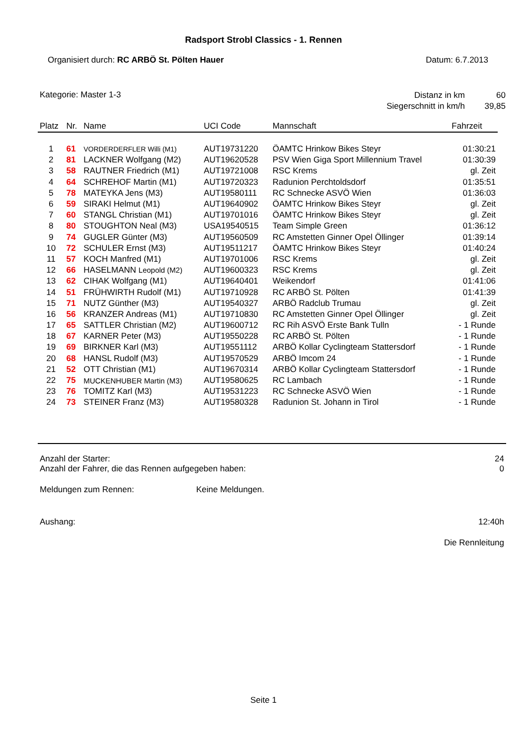Radsport Strobl Classics - 1. Rennen
Organisiert durch: RC ARBÖ St. Pölten Hauer
Datum: 6.7.2013
Kategorie: Master 1-3
| Distanz in km | 60 |
| Siegerschnitt in km/h | 39,85 |
| Platz | Nr. | Name | UCI Code | Mannschaft | Fahrzeit |
| --- | --- | --- | --- | --- | --- |
| 1 | 61 | VORDERDERFLER Willi (M1) | AUT19731220 | ÖAMTC Hrinkow Bikes Steyr | 01:30:21 |
| 2 | 81 | LACKNER Wolfgang (M2) | AUT19620528 | PSV Wien Giga Sport Millennium Travel | 01:30:39 |
| 3 | 58 | RAUTNER Friedrich (M1) | AUT19721008 | RSC Krems | gl. Zeit |
| 4 | 64 | SCHREHOF Martin (M1) | AUT19720323 | Radunion Perchtoldsdorf | 01:35:51 |
| 5 | 78 | MATEYKA Jens (M3) | AUT19580111 | RC Schnecke ASVÖ Wien | 01:36:03 |
| 6 | 59 | SIRAKI Helmut (M1) | AUT19640902 | ÖAMTC Hrinkow Bikes Steyr | gl. Zeit |
| 7 | 60 | STANGL Christian (M1) | AUT19701016 | ÖAMTC Hrinkow Bikes Steyr | gl. Zeit |
| 8 | 80 | STOUGHTON Neal (M3) | USA19540515 | Team Simple Green | 01:36:12 |
| 9 | 74 | GUGLER Günter (M3) | AUT19560509 | RC Amstetten Ginner Opel Öllinger | 01:39:14 |
| 10 | 72 | SCHULER Ernst (M3) | AUT19511217 | ÖAMTC Hrinkow Bikes Steyr | 01:40:24 |
| 11 | 57 | KOCH Manfred (M1) | AUT19701006 | RSC Krems | gl. Zeit |
| 12 | 66 | HASELMANN Leopold (M2) | AUT19600323 | RSC Krems | gl. Zeit |
| 13 | 62 | CIHAK Wolfgang (M1) | AUT19640401 | Weikendorf | 01:41:06 |
| 14 | 51 | FRÜHWIRTH Rudolf (M1) | AUT19710928 | RC ARBÖ St. Pölten | 01:41:39 |
| 15 | 71 | NUTZ Günther (M3) | AUT19540327 | ARBÖ Radclub Trumau | gl. Zeit |
| 16 | 56 | KRANZER Andreas (M1) | AUT19710830 | RC Amstetten Ginner Opel Öllinger | gl. Zeit |
| 17 | 65 | SATTLER Christian (M2) | AUT19600712 | RC Rih ASVÖ Erste Bank Tulln | - 1 Runde |
| 18 | 67 | KARNER Peter (M3) | AUT19550228 | RC ARBÖ St. Pölten | - 1 Runde |
| 19 | 69 | BIRKNER Karl (M3) | AUT19551112 | ARBÖ Kollar Cyclingteam Stattersdorf | - 1 Runde |
| 20 | 68 | HANSL Rudolf (M3) | AUT19570529 | ARBÖ Imcom 24 | - 1 Runde |
| 21 | 52 | OTT Christian (M1) | AUT19670314 | ARBÖ Kollar Cyclingteam Stattersdorf | - 1 Runde |
| 22 | 75 | MUCKENHUBER Martin (M3) | AUT19580625 | RC Lambach | - 1 Runde |
| 23 | 76 | TOMITZ Karl (M3) | AUT19531223 | RC Schnecke ASVÖ Wien | - 1 Runde |
| 24 | 73 | STEINER Franz (M3) | AUT19580328 | Radunion St. Johann in Tirol | - 1 Runde |
Anzahl der Starter: 24
Anzahl der Fahrer, die das Rennen aufgegeben haben:
0
Meldungen zum Rennen: Keine Meldungen.
Aushang: 12:40h
Die Rennleitung
Seite 1